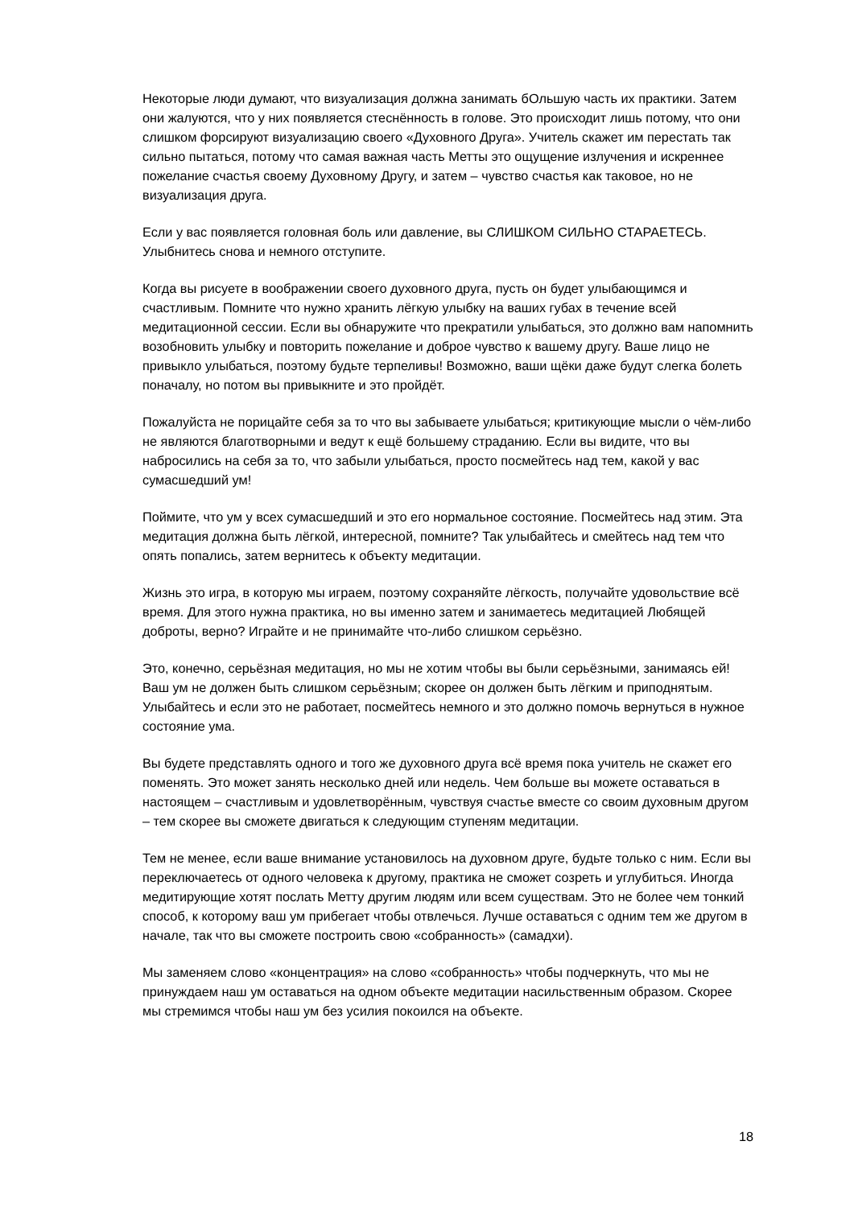Некоторые люди думают, что визуализация должна занимать бОльшую часть их практики. Затем они жалуются, что у них появляется стеснённость в голове. Это происходит лишь потому, что они слишком форсируют визуализацию своего «Духовного Друга». Учитель скажет им перестать так сильно пытаться, потому что самая важная часть Метты это ощущение излучения и искреннее пожелание счастья своему Духовному Другу, и затем – чувство счастья как таковое, но не визуализация друга.
Если у вас появляется головная боль или давление, вы СЛИШКОМ СИЛЬНО СТАРАЕТЕСЬ. Улыбнитесь снова и немного отступите.
Когда вы рисуете в воображении своего духовного друга, пусть он будет улыбающимся и счастливым. Помните что нужно хранить лёгкую улыбку на ваших губах в течение всей медитационной сессии. Если вы обнаружите что прекратили улыбаться, это должно вам напомнить возобновить улыбку и повторить пожелание и доброе чувство к вашему другу. Ваше лицо не привыкло улыбаться, поэтому будьте терпеливы! Возможно, ваши щёки даже будут слегка болеть поначалу, но потом вы привыкните и это пройдёт.
Пожалуйста не порицайте себя за то что вы забываете улыбаться; критикующие мысли о чём-либо не являются благотворными и ведут к ещё большему страданию. Если вы видите, что вы набросились на себя за то, что забыли улыбаться, просто посмейтесь над тем, какой у вас сумасшедший ум!
Поймите, что ум у всех сумасшедший и это его нормальное состояние. Посмейтесь над этим. Эта медитация должна быть лёгкой, интересной, помните? Так улыбайтесь и смейтесь над тем что опять попались, затем вернитесь к объекту медитации.
Жизнь это игра, в которую мы играем, поэтому сохраняйте лёгкость, получайте удовольствие всё время. Для этого нужна практика, но вы именно затем и занимаетесь медитацией Любящей доброты, верно? Играйте и не принимайте что-либо слишком серьёзно.
Это, конечно, серьёзная медитация, но мы не хотим чтобы вы были серьёзными, занимаясь ей! Ваш ум не должен быть слишком серьёзным; скорее он должен быть лёгким и приподнятым. Улыбайтесь и если это не работает, посмейтесь немного и это должно помочь вернуться в нужное состояние ума.
Вы будете представлять одного и того же духовного друга всё время пока учитель не скажет его поменять. Это может занять несколько дней или недель. Чем больше вы можете оставаться в настоящем – счастливым и удовлетворённым, чувствуя счастье вместе со своим духовным другом – тем скорее вы сможете двигаться к следующим ступеням медитации.
Тем не менее, если ваше внимание установилось на духовном друге, будьте только с ним. Если вы переключаетесь от одного человека к другому, практика не сможет созреть и углубиться. Иногда медитирующие хотят послать Метту другим людям или всем существам. Это не более чем тонкий способ, к которому ваш ум прибегает чтобы отвлечься. Лучше оставаться с одним тем же другом в начале, так что вы сможете построить свою «собранность» (самадхи).
Мы заменяем слово «концентрация» на слово «собранность» чтобы подчеркнуть, что мы не принуждаем наш ум оставаться на одном объекте медитации насильственным образом. Скорее мы стремимся чтобы наш ум без усилия покоился на объекте.
18